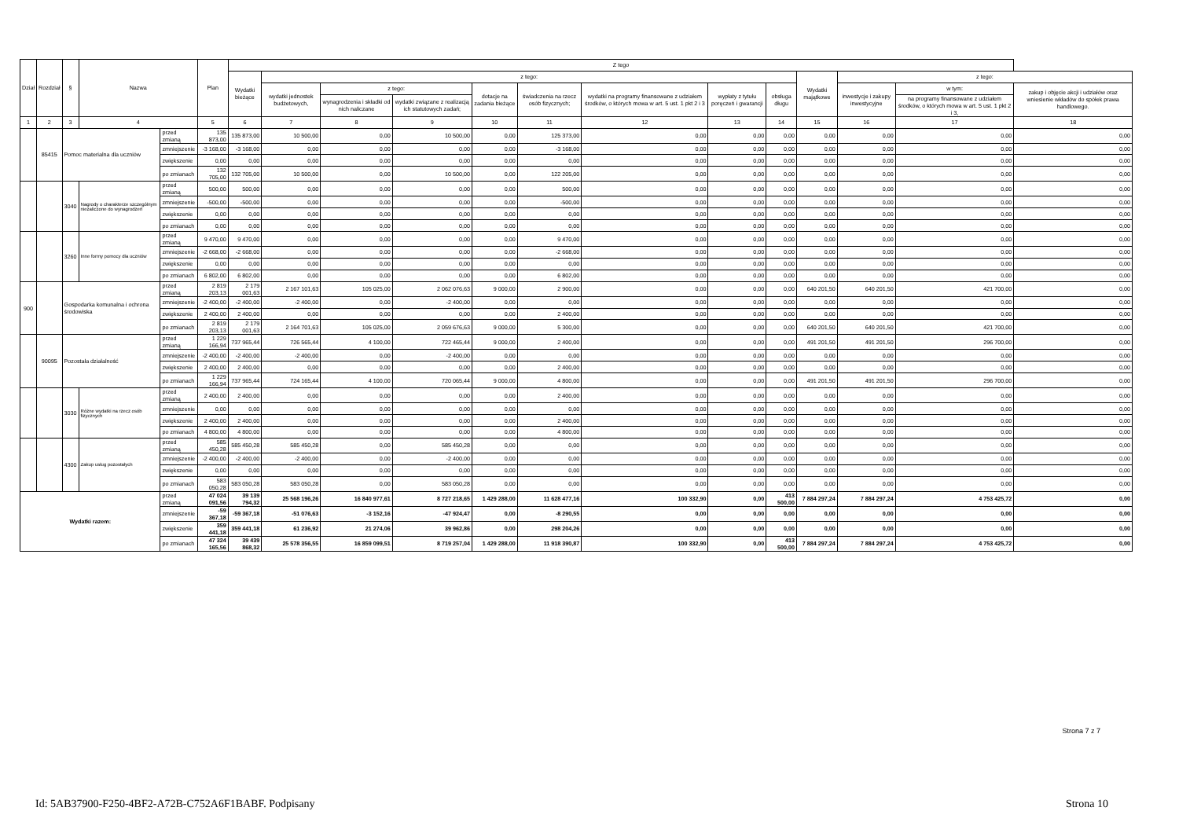| Dział | Rozdział | § | Nazwa | | Plan | Z tego | | | | | | | | | | | | |
| --- | --- | --- | --- | --- | --- | --- | --- | --- | --- | --- | --- | --- | --- | --- | --- | --- | --- | --- |
| | | | | | | Wydatki bieżące | z tego: | | | | | | | | Wydatki majątkowe | z tego: | | |
| | | | | | | | wydatki jednostek budżetowych, | z tego: | | dotacje na zadania bieżące | świadczenia na rzecz osób fizycznych; | wydatki na programy finansowane z udziałem środków, o których mowa w art. 5 ust. 1 pkt 2 i 3 | wypłaty z tytułu poręczeń i gwarancji | obsługa długu | | inwestycje i zakupy inwestycyjne | w tym: | zakup i objęcie akcji i udziałów oraz wniesienie wkładów do spółek prawa handlowego. |
| | | | | | | | | wynagrodzenia i składki od nich naliczane | wydatki związane z realizacją ich statutowych zadań; | | | | | | | | na programy finansowane z udziałem środków, o których mowa w art. 5 ust. 1 pkt 2 i 3, | |
| 1 | 2 | 3 | 4 | | 5 | 6 | 7 | 8 | 9 | 10 | 11 | 12 | 13 | 14 | 15 | 16 | 17 | 18 |
| | 85415 | Pomoc materialna dla uczniów | | przed zmianą | 135 873,00 | 135 873,00 | 10 500,00 | 0,00 | 10 500,00 | 0,00 | 125 373,00 | 0,00 | 0,00 | 0,00 | 0,00 | 0,00 | 0,00 | 0,00 |
| | | | | zmniejszenie | -3 168,00 | -3 168,00 | 0,00 | 0,00 | 0,00 | 0,00 | -3 168,00 | 0,00 | 0,00 | 0,00 | 0,00 | 0,00 | 0,00 | 0,00 |
| | | | | zwiększenie | 0,00 | 0,00 | 0,00 | 0,00 | 0,00 | 0,00 | 0,00 | 0,00 | 0,00 | 0,00 | 0,00 | 0,00 | 0,00 | 0,00 |
| | | | | po zmianach | 132 705,00 | 132 705,00 | 10 500,00 | 0,00 | 10 500,00 | 0,00 | 122 205,00 | 0,00 | 0,00 | 0,00 | 0,00 | 0,00 | 0,00 | 0,00 |
| | | 3040 | Nagrody o charakterze szczególnym niezaliczone do wynagrodzeń | przed zmianą | 500,00 | 500,00 | 0,00 | 0,00 | 0,00 | 0,00 | 500,00 | 0,00 | 0,00 | 0,00 | 0,00 | 0,00 | 0,00 | 0,00 |
| | | | | zmniejszenie | -500,00 | -500,00 | 0,00 | 0,00 | 0,00 | 0,00 | -500,00 | 0,00 | 0,00 | 0,00 | 0,00 | 0,00 | 0,00 | 0,00 |
| | | | | zwiększenie | 0,00 | 0,00 | 0,00 | 0,00 | 0,00 | 0,00 | 0,00 | 0,00 | 0,00 | 0,00 | 0,00 | 0,00 | 0,00 | 0,00 |
| | | | | po zmianach | 0,00 | 0,00 | 0,00 | 0,00 | 0,00 | 0,00 | 0,00 | 0,00 | 0,00 | 0,00 | 0,00 | 0,00 | 0,00 | 0,00 |
| | | 3260 | Inne formy pomocy dla uczniów | przed zmianą | 9 470,00 | 9 470,00 | 0,00 | 0,00 | 0,00 | 0,00 | 9 470,00 | 0,00 | 0,00 | 0,00 | 0,00 | 0,00 | 0,00 | 0,00 |
| | | | | zmniejszenie | -2 668,00 | -2 668,00 | 0,00 | 0,00 | 0,00 | 0,00 | -2 668,00 | 0,00 | 0,00 | 0,00 | 0,00 | 0,00 | 0,00 | 0,00 |
| | | | | zwiększenie | 0,00 | 0,00 | 0,00 | 0,00 | 0,00 | 0,00 | 0,00 | 0,00 | 0,00 | 0,00 | 0,00 | 0,00 | 0,00 | 0,00 |
| | | | | po zmianach | 6 802,00 | 6 802,00 | 0,00 | 0,00 | 0,00 | 0,00 | 6 802,00 | 0,00 | 0,00 | 0,00 | 0,00 | 0,00 | 0,00 | 0,00 |
| 900 | | Gospodarka komunalna i ochrona środowiska | | przed zmianą | 2 819 203,13 | 2 179 001,63 | 2 167 101,63 | 105 025,00 | 2 062 076,63 | 9 000,00 | 2 900,00 | 0,00 | 0,00 | 0,00 | 640 201,50 | 640 201,50 | 421 700,00 | 0,00 |
| | | | | zmniejszenie | -2 400,00 | -2 400,00 | -2 400,00 | 0,00 | -2 400,00 | 0,00 | 0,00 | 0,00 | 0,00 | 0,00 | 0,00 | 0,00 | 0,00 | 0,00 |
| | | | | zwiększenie | 2 400,00 | 2 400,00 | 0,00 | 0,00 | 0,00 | 0,00 | 2 400,00 | 0,00 | 0,00 | 0,00 | 0,00 | 0,00 | 0,00 | 0,00 |
| | | | | po zmianach | 2 819 203,13 | 2 179 001,63 | 2 164 701,63 | 105 025,00 | 2 059 676,63 | 9 000,00 | 5 300,00 | 0,00 | 0,00 | 0,00 | 640 201,50 | 640 201,50 | 421 700,00 | 0,00 |
| | 90095 | Pozostała działalność | | przed zmianą | 1 229 166,94 | 737 965,44 | 726 565,44 | 4 100,00 | 722 465,44 | 9 000,00 | 2 400,00 | 0,00 | 0,00 | 0,00 | 491 201,50 | 491 201,50 | 296 700,00 | 0,00 |
| | | | | zmniejszenie | -2 400,00 | -2 400,00 | -2 400,00 | 0,00 | -2 400,00 | 0,00 | 0,00 | 0,00 | 0,00 | 0,00 | 0,00 | 0,00 | 0,00 | 0,00 |
| | | | | zwiększenie | 2 400,00 | 2 400,00 | 0,00 | 0,00 | 0,00 | 0,00 | 2 400,00 | 0,00 | 0,00 | 0,00 | 0,00 | 0,00 | 0,00 | 0,00 |
| | | | | po zmianach | 1 229 166,94 | 737 965,44 | 724 165,44 | 4 100,00 | 720 065,44 | 9 000,00 | 4 800,00 | 0,00 | 0,00 | 0,00 | 491 201,50 | 491 201,50 | 296 700,00 | 0,00 |
| | | 3030 | Różne wydatki na rzecz osób fizycznych | przed zmianą | 2 400,00 | 2 400,00 | 0,00 | 0,00 | 0,00 | 0,00 | 2 400,00 | 0,00 | 0,00 | 0,00 | 0,00 | 0,00 | 0,00 | 0,00 |
| | | | | zmniejszenie | 0,00 | 0,00 | 0,00 | 0,00 | 0,00 | 0,00 | 0,00 | 0,00 | 0,00 | 0,00 | 0,00 | 0,00 | 0,00 | 0,00 |
| | | | | zwiększenie | 2 400,00 | 2 400,00 | 0,00 | 0,00 | 0,00 | 0,00 | 2 400,00 | 0,00 | 0,00 | 0,00 | 0,00 | 0,00 | 0,00 | 0,00 |
| | | | | po zmianach | 4 800,00 | 4 800,00 | 0,00 | 0,00 | 0,00 | 0,00 | 4 800,00 | 0,00 | 0,00 | 0,00 | 0,00 | 0,00 | 0,00 | 0,00 |
| | | 4300 | Zakup usług pozostałych | przed zmianą | 585 450,28 | 585 450,28 | 585 450,28 | 0,00 | 585 450,28 | 0,00 | 0,00 | 0,00 | 0,00 | 0,00 | 0,00 | 0,00 | 0,00 | 0,00 |
| | | | | zmniejszenie | -2 400,00 | -2 400,00 | -2 400,00 | 0,00 | -2 400,00 | 0,00 | 0,00 | 0,00 | 0,00 | 0,00 | 0,00 | 0,00 | 0,00 | 0,00 |
| | | | | zwiększenie | 0,00 | 0,00 | 0,00 | 0,00 | 0,00 | 0,00 | 0,00 | 0,00 | 0,00 | 0,00 | 0,00 | 0,00 | 0,00 | 0,00 |
| | | | | po zmianach | 583 050,28 | 583 050,28 | 583 050,28 | 0,00 | 583 050,28 | 0,00 | 0,00 | 0,00 | 0,00 | 0,00 | 0,00 | 0,00 | 0,00 | 0,00 |
| Wydatki razem: | | | | przed zmianą | 47 024 091,56 | 39 139 794,32 | 25 568 196,26 | 16 840 977,61 | 8 727 218,65 | 1 429 288,00 | 11 628 477,16 | 100 332,90 | 0,00 | 413 500,00 | 7 884 297,24 | 7 884 297,24 | 4 753 425,72 | 0,00 |
| | | | | zmniejszenie | -59 367,18 | -59 367,18 | -51 076,63 | -3 152,16 | -47 924,47 | 0,00 | -8 290,55 | 0,00 | 0,00 | 0,00 | 0,00 | 0,00 | 0,00 | 0,00 |
| | | | | zwiększenie | 359 441,18 | 359 441,18 | 61 236,92 | 21 274,06 | 39 962,86 | 0,00 | 298 204,26 | 0,00 | 0,00 | 0,00 | 0,00 | 0,00 | 0,00 | 0,00 |
| | | | | po zmianach | 47 324 165,56 | 39 439 868,32 | 25 578 356,55 | 16 859 099,51 | 8 719 257,04 | 1 429 288,00 | 11 918 390,87 | 100 332,90 | 0,00 | 413 500,00 | 7 884 297,24 | 7 884 297,24 | 4 753 425,72 | 0,00 |
Strona 7 z 7
Id: 5AB37900-F250-4BF2-A72B-C752A6F1BABF. Podpisany Strona 10